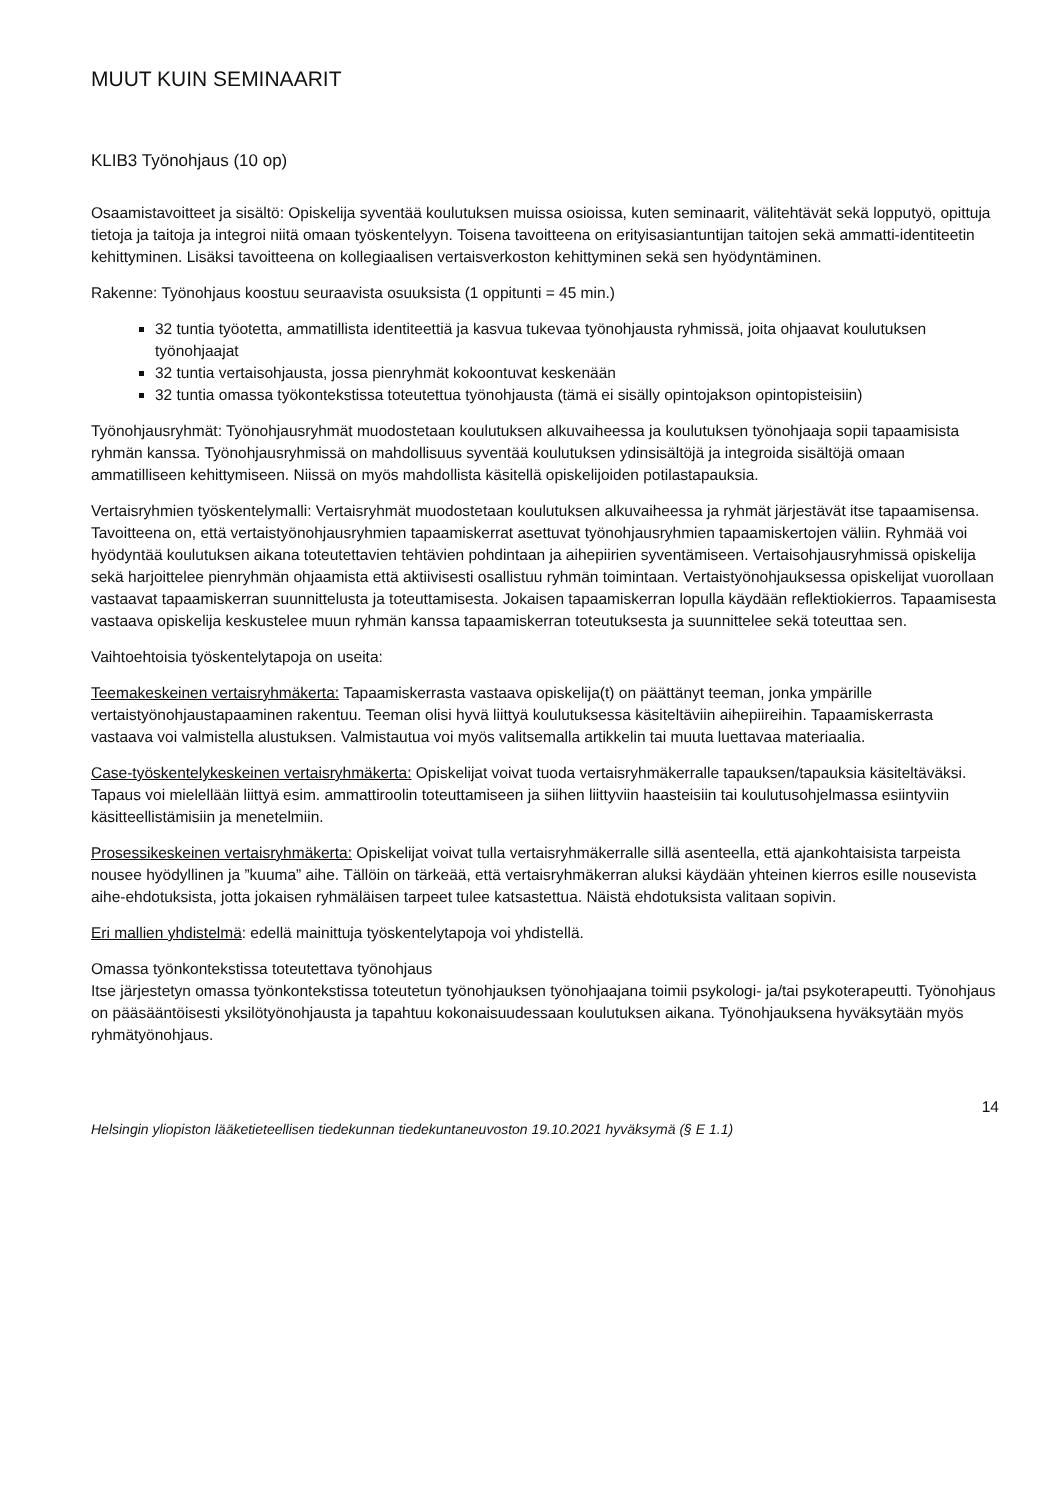MUUT KUIN SEMINAARIT
KLIB3 Työnohjaus (10 op)
Osaamistavoitteet ja sisältö: Opiskelija syventää koulutuksen muissa osioissa, kuten seminaarit, välitehtävät sekä lopputyö, opittuja tietoja ja taitoja ja integroi niitä omaan työskentelyyn. Toisena tavoitteena on erityisasiantuntijan taitojen sekä ammatti-identiteetin kehittyminen. Lisäksi tavoitteena on kollegiaalisen vertaisverkoston kehittyminen sekä sen hyödyntäminen.
Rakenne: Työnohjaus koostuu seuraavista osuuksista (1 oppitunti = 45 min.)
32 tuntia työotetta, ammatillista identiteettiä ja kasvua tukevaa työnohjausta ryhmissä, joita ohjaavat koulutuksen työnohjaajat
32 tuntia vertaisohjausta, jossa pienryhmät kokoontuvat keskenään
32 tuntia omassa työkontekstissa toteutettua työnohjausta (tämä ei sisälly opintojakson opintopisteisiin)
Työnohjausryhmät: Työnohjausryhmät muodostetaan koulutuksen alkuvaiheessa ja koulutuksen työnohjaaja sopii tapaamisista ryhmän kanssa. Työnohjausryhmissä on mahdollisuus syventää koulutuksen ydinsisältöjä ja integroida sisältöjä omaan ammatilliseen kehittymiseen. Niissä on myös mahdollista käsitellä opiskelijoiden potilastapauksia.
Vertaisryhmien työskentelymalli: Vertaisryhmät muodostetaan koulutuksen alkuvaiheessa ja ryhmät järjestävät itse tapaamisensa. Tavoitteena on, että vertaistyönohjausryhmien tapaamiskerrat asettuvat työnohjausryhmien tapaamiskertojen väliin. Ryhmää voi hyödyntää koulutuksen aikana toteutettavien tehtävien pohdintaan ja aihepiirien syventämiseen. Vertaisohjausryhmissä opiskelija sekä harjoittelee pienryhmän ohjaamista että aktiivisesti osallistuu ryhmän toimintaan. Vertaistyönohjauksessa opiskelijat vuorollaan vastaavat tapaamiskerran suunnittelusta ja toteuttamisesta. Jokaisen tapaamiskerran lopulla käydään reflektiokierros. Tapaamisesta vastaava opiskelija keskustelee muun ryhmän kanssa tapaamiskerran toteutuksesta ja suunnittelee sekä toteuttaa sen.
Vaihtoehtoisia työskentelytapoja on useita:
Teemakeskeinen vertaisryhmäkerta: Tapaamiskerrasta vastaava opiskelija(t) on päättänyt teeman, jonka ympärille vertaistyönohjaustapaaminen rakentuu. Teeman olisi hyvä liittyä koulutuksessa käsiteltäviin aihepiireihin. Tapaamiskerrasta vastaava voi valmistella alustuksen. Valmistautua voi myös valitsemalla artikkelin tai muuta luettavaa materiaalia.
Case-työskentelykeskeinen vertaisryhmäkerta: Opiskelijat voivat tuoda vertaisryhmäkerralle tapauksen/tapauksia käsiteltäväksi. Tapaus voi mielellään liittyä esim. ammattiroolin toteuttamiseen ja siihen liittyviin haasteisiin tai koulutusohjelmassa esiintyviin käsitteellistämisiin ja menetelmiin.
Prosessikeskeinen vertaisryhmäkerta: Opiskelijat voivat tulla vertaisryhmäkerralle sillä asenteella, että ajankohtaisista tarpeista nousee hyödyllinen ja ”kuuma” aihe. Tällöin on tärkeää, että vertaisryhmäkerran aluksi käydään yhteinen kierros esille nousevista aihe-ehdotuksista, jotta jokaisen ryhmäläisen tarpeet tulee katsastettua. Näistä ehdotuksista valitaan sopivin.
Eri mallien yhdistelmä: edellä mainittuja työskentelytapoja voi yhdistellä.
Omassa työnkontekstissa toteutettava työnohjaus
Itse järjestetyn omassa työnkontekstissa toteutetun työnohjauksen työnohjaajana toimii psykologi- ja/tai psykoterapeutti. Työnohjaus on pääsääntöisesti yksilötyönohjausta ja tapahtuu kokonaisuudessaan koulutuksen aikana. Työnohjauksena hyväksytään myös ryhmätyönohjaus.
14
Helsingin yliopiston lääketieteellisen tiedekunnan tiedekuntaneuvoston 19.10.2021 hyväksymä (§ E 1.1)